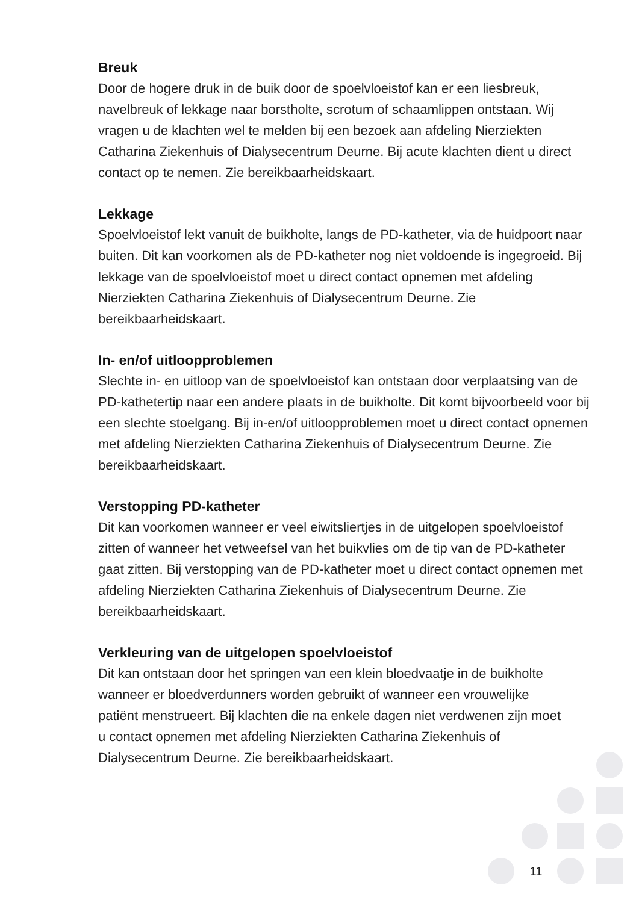Breuk
Door de hogere druk in de buik door de spoelvloeistof kan er een liesbreuk, navelbreuk of lekkage naar borstholte, scrotum of schaamlippen ontstaan. Wij vragen u de klachten wel te melden bij een bezoek aan afdeling Nierziekten Catharina Ziekenhuis of Dialysecentrum Deurne. Bij acute klachten dient u direct contact op te nemen. Zie bereikbaarheidskaart.
Lekkage
Spoelvloeistof lekt vanuit de buikholte, langs de PD-katheter, via de huidpoort naar buiten. Dit kan voorkomen als de PD-katheter nog niet voldoende is ingegroeid. Bij lekkage van de spoelvloeistof moet u direct contact opnemen met afdeling Nierziekten Catharina Ziekenhuis of Dialysecentrum Deurne. Zie bereikbaarheidskaart.
In- en/of uitloopproblemen
Slechte in- en uitloop van de spoelvloeistof kan ontstaan door verplaatsing van de PD-kathetertip naar een andere plaats in de buikholte. Dit komt bijvoorbeeld voor bij een slechte stoelgang. Bij in-en/of uitloopproblemen moet u direct contact opnemen met afdeling Nierziekten Catharina Ziekenhuis of Dialysecentrum Deurne. Zie bereikbaarheidskaart.
Verstopping PD-katheter
Dit kan voorkomen wanneer er veel eiwitsliertjes in de uitgelopen spoelvloeistof zitten of wanneer het vetweefsel van het buikvlies om de tip van de PD-katheter gaat zitten. Bij verstopping van de PD-katheter moet u direct contact opnemen met afdeling Nierziekten Catharina Ziekenhuis of Dialysecentrum Deurne. Zie bereikbaarheidskaart.
Verkleuring van de uitgelopen spoelvloeistof
Dit kan ontstaan door het springen van een klein bloedvaatje in de buikholte wanneer er bloedverdunners worden gebruikt of wanneer een vrouwelijke patiënt menstrueert. Bij klachten die na enkele dagen niet verdwenen zijn moet u contact opnemen met afdeling Nierziekten Catharina Ziekenhuis of Dialysecentrum Deurne. Zie bereikbaarheidskaart.
11